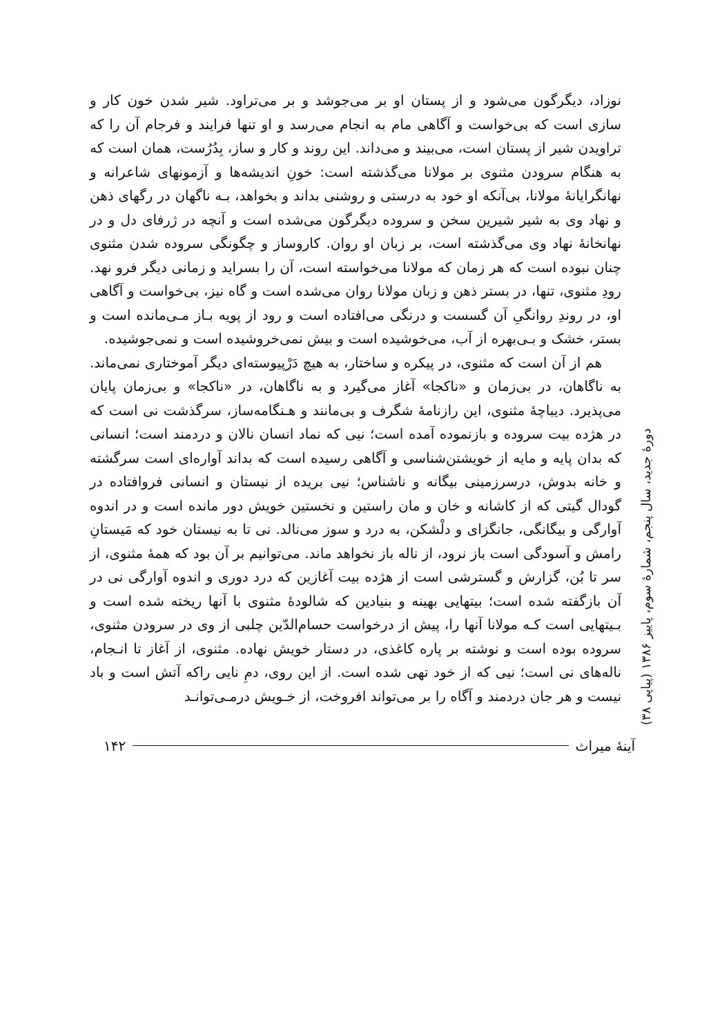نوزاد، دیگرگون می‌شود و از پستان او بر می‌جوشد و بر می‌تراود. شیر شدن خون کار و سازی است که بی‌خواست و آگاهی مام به انجام می‌رسد و او تنها فرایند و فرجام آن را که تراویدن شیر از پستان است، می‌بیند و می‌داند. این روند و کار و ساز، بِدُرُست، همان است که به هنگام سرودن مثنوی بر مولانا می‌گذشته است: خونِ اندیشه‌ها و آزمونهای شاعرانه و نهانگرایانهٔ مولانا، بی‌آنکه او خود به درستی و روشنی بداند و بخواهد، بـه ناگهان در رگهای ذهن و نهاد وی به شیر شیرین سخن و سروده دیگرگون می‌شده است و آنچه در ژرفای دل و در نهانخانهٔ نهاد وی می‌گذشته است، بر زبان او روان. کاروساز و چگونگی سروده شدن مثنوی چنان نبوده است که هر زمان که مولانا می‌خواسته است، آن را بسراید و زمانی دیگر فرو نهد. رودِ مثنوی، تنها، در بستر ذهن و زبان مولانا روان می‌شده است و گاه نیز، بی‌خواست و آگاهی او، در روندِ روانگیِ آن گسست و درنگی می‌افتاده است و رود از پویه بـاز مـی‌مانده است و بستر، خشک و بـی‌بهره از آب، می‌خوشیده است و بیش نمی‌خروشیده است و نمی‌جوشیده.
هم از آن است که مثنوی، در پیکره و ساختار، به هیچ دَرْپیوسته‌ای دیگر آموختاری نمی‌ماند. به ناگاهان، در بی‌زمان و «ناکجا» آغاز می‌گیرد و به ناگاهان، در «ناکجا» و بی‌زمان پایان می‌پذیرد. دیباچهٔ مثنوی، این رازنامهٔ شگرف و بی‌مانند و هـنگامه‌ساز، سرگذشت نی است که در هژده بیت سروده و بازنموده آمده است؛ نیی که نماد انسان نالان و دردمند است؛ انسانی که بدان پایه و مایه از خویشتن‌شناسی و آگاهی رسیده است که بداند آواره‌ای است سرگشته و خانه بدوش، درسرزمینی بیگانه و ناشناس؛ نیی بریده از نیستان و انسانی فروافتاده در گودال گیتی که از کاشانه و خان و مان راستین و نخستین خویش دور مانده است و در اندوه آوارگی و بیگانگی، جانگزای و دلْشکن، به درد و سوز می‌نالد. نی تا به نیستان خود که مَیستانِ رامش و آسودگی است باز نرود، از ناله باز نخواهد ماند. می‌توانیم بر آن بود که همهٔ مثنوی، از سر تا بُن، گزارش و گسترشی است از هژده بیت آغازین که درد دوری و اندوه آوارگی نی در آن بازگفته شده است؛ بیتهایی بهینه و بنیادین که شالودهٔ مثنوی با آنها ریخته شده است و بـیتهایی است کـه مولانا آنها را، پیش از درخواست حسام‌الدّین چلبی از وی در سرودن مثنوی، سروده بوده است و نوشته بر پاره کاغذی، در دستار خویش نهاده. مثنوی، از آغاز تا انـجام، ناله‌های نی است؛ نیی که از خود تهی شده است. از این روی، دمِ نایی راکه آتش است و باد نیست و هر جان دردمند و آگاه را بر می‌تواند افروخت، از خـویش درمـی‌توانـد
دورهٔ جدید، سال پنجم، شمارهٔ سوم، پاییز ۱۳۸۶ (پیاپی ۳۸)
آینهٔ میراث ۱۴۲